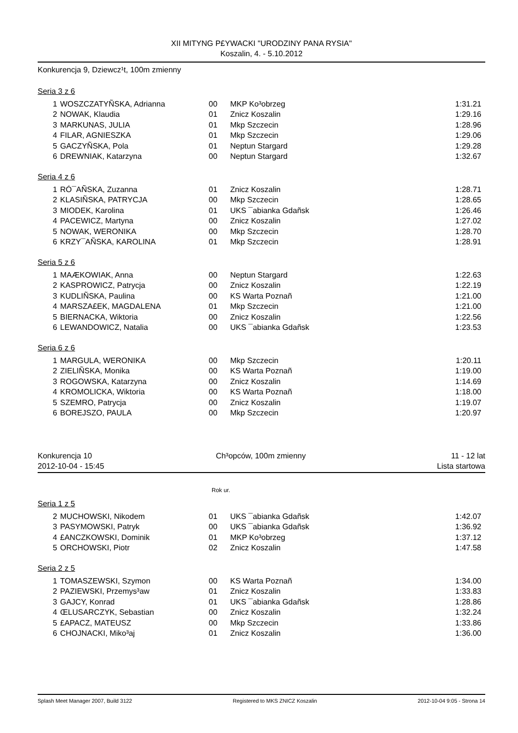XII MITYNG P£YWACKI "URODZINY PANA RYSIA"
Koszalin, 4. - 5.10.2012
Konkurencja 9, Dziewcz¹t, 100m zmienny
Seria 3 z 6
| 1 | WOSZCZATYÑSKA, Adrianna | 00 | MKP Ko³obrzeg | 1:31.21 |
| 2 | NOWAK, Klaudia | 01 | Znicz Koszalin | 1:29.16 |
| 3 | MARKUNAS, JULIA | 01 | Mkp Szczecin | 1:28.96 |
| 4 | FILAR, AGNIESZKA | 01 | Mkp Szczecin | 1:29.06 |
| 5 | GACZYÑSKA, Pola | 01 | Neptun Stargard | 1:29.28 |
| 6 | DREWNIAK, Katarzyna | 00 | Neptun Stargard | 1:32.67 |
Seria 4 z 6
| 1 | RÓ¯AÑSKA, Zuzanna | 01 | Znicz Koszalin | 1:28.71 |
| 2 | KLASIÑSKA, PATRYCJA | 00 | Mkp Szczecin | 1:28.65 |
| 3 | MIODEK, Karolina | 01 | UKS ¯abianka Gdañsk | 1:26.46 |
| 4 | PACEWICZ, Martyna | 00 | Znicz Koszalin | 1:27.02 |
| 5 | NOWAK, WERONIKA | 00 | Mkp Szczecin | 1:28.70 |
| 6 | KRZY¯AÑSKA, KAROLINA | 01 | Mkp Szczecin | 1:28.91 |
Seria 5 z 6
| 1 | MAÆKOWIAK, Anna | 00 | Neptun Stargard | 1:22.63 |
| 2 | KASPROWICZ, Patrycja | 00 | Znicz Koszalin | 1:22.19 |
| 3 | KUDLIÑSKA, Paulina | 00 | KS Warta Poznañ | 1:21.00 |
| 4 | MARSZA£EK, MAGDALENA | 01 | Mkp Szczecin | 1:21.00 |
| 5 | BIERNACKA, Wiktoria | 00 | Znicz Koszalin | 1:22.56 |
| 6 | LEWANDOWICZ, Natalia | 00 | UKS ¯abianka Gdañsk | 1:23.53 |
Seria 6 z 6
| 1 | MARGULA, WERONIKA | 00 | Mkp Szczecin | 1:20.11 |
| 2 | ZIELIÑSKA, Monika | 00 | KS Warta Poznañ | 1:19.00 |
| 3 | ROGOWSKA, Katarzyna | 00 | Znicz Koszalin | 1:14.69 |
| 4 | KROMOLICKA, Wiktoria | 00 | KS Warta Poznañ | 1:18.00 |
| 5 | SZEMRO, Patrycja | 00 | Znicz Koszalin | 1:19.07 |
| 6 | BOREJSZO, PAULA | 00 | Mkp Szczecin | 1:20.97 |
Konkurencja 10
2012-10-04 - 15:45 Ch³opców, 100m zmienny 11 - 12 lat
Lista startowa
Rok ur.
Seria 1 z 5
| 2 | MUCHOWSKI, Nikodem | 01 | UKS ¯abianka Gdañsk | 1:42.07 |
| 3 | PASYMOWSKI, Patryk | 00 | UKS ¯abianka Gdañsk | 1:36.92 |
| 4 | £ANCZKOWSKI, Dominik | 01 | MKP Ko³obrzeg | 1:37.12 |
| 5 | ORCHOWSKI, Piotr | 02 | Znicz Koszalin | 1:47.58 |
Seria 2 z 5
| 1 | TOMASZEWSKI, Szymon | 00 | KS Warta Poznañ | 1:34.00 |
| 2 | PAZIEWSKI, Przemys³aw | 01 | Znicz Koszalin | 1:33.83 |
| 3 | GAJCY, Konrad | 01 | UKS ¯abianka Gdañsk | 1:28.86 |
| 4 | ŒLUSARCZYK, Sebastian | 00 | Znicz Koszalin | 1:32.24 |
| 5 | £APACZ, MATEUSZ | 00 | Mkp Szczecin | 1:33.86 |
| 6 | CHOJNACKI, Miko³aj | 01 | Znicz Koszalin | 1:36.00 |
Splash Meet Manager 2007, Build 3122 Registered to MKS ZNICZ Koszalin 2012-10-04 9:05 - Strona 14